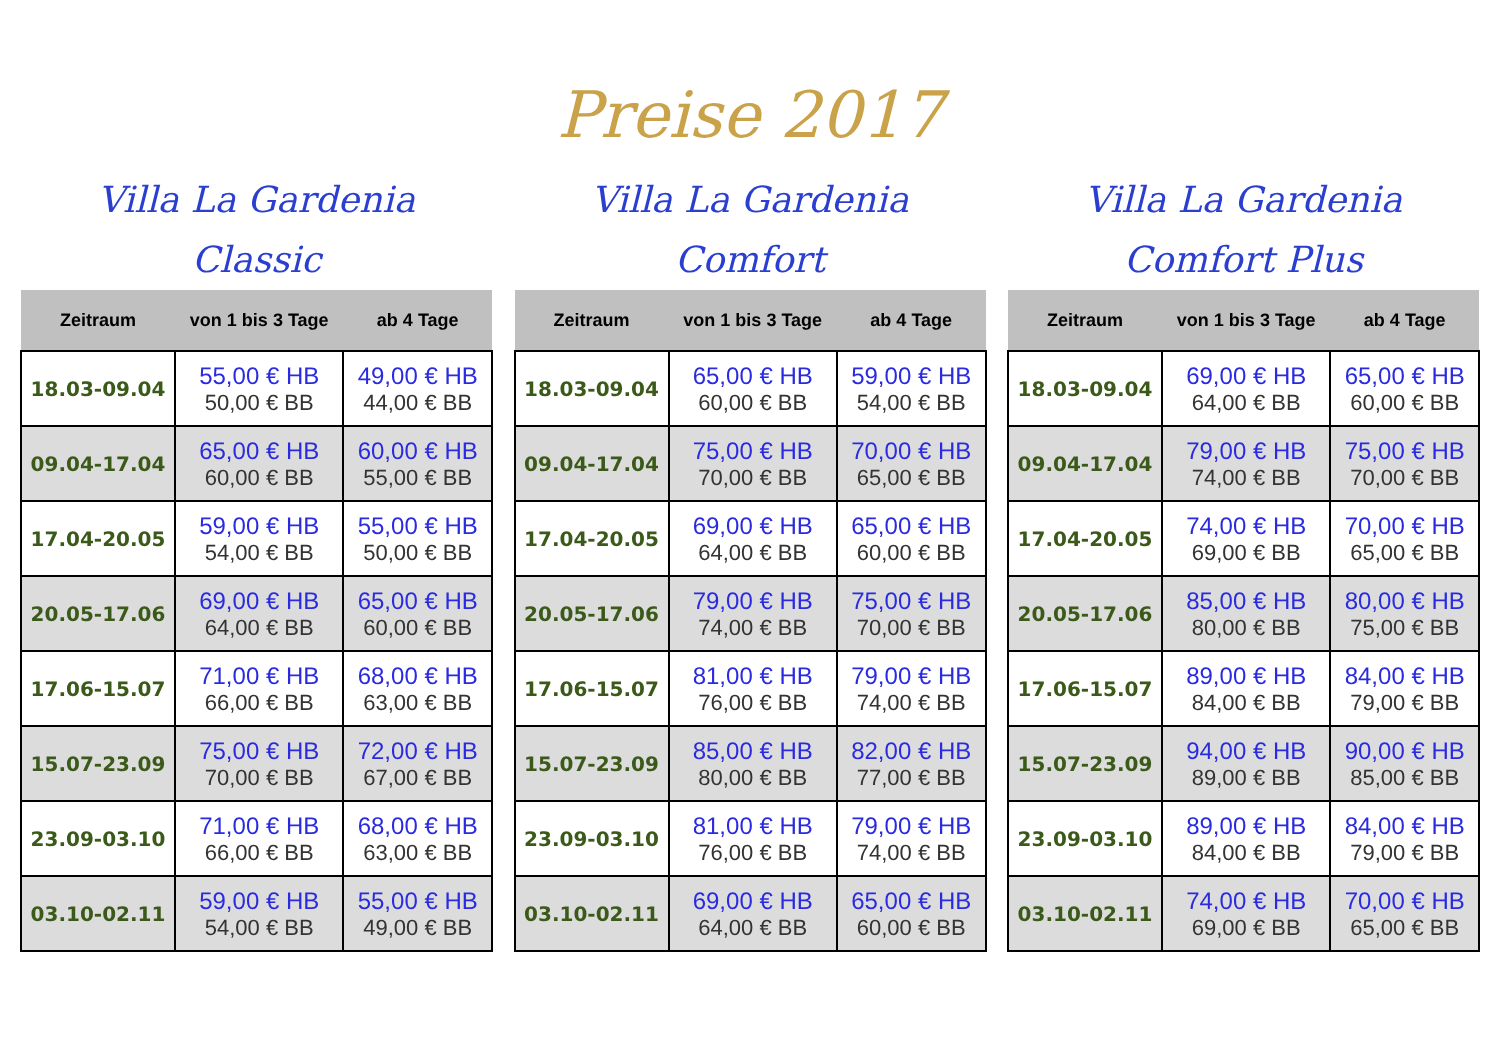Preise 2017
Villa La Gardenia
Classic
| Zeitraum | von 1 bis 3 Tage | ab 4 Tage |
| --- | --- | --- |
| 18.03-09.04 | 55,00 € HB 50,00 € BB | 49,00 € HB 44,00 € BB |
| 09.04-17.04 | 65,00 € HB 60,00 € BB | 60,00 € HB 55,00 € BB |
| 17.04-20.05 | 59,00 € HB 54,00 € BB | 55,00 € HB 50,00 € BB |
| 20.05-17.06 | 69,00 € HB 64,00 € BB | 65,00 € HB 60,00 € BB |
| 17.06-15.07 | 71,00 € HB 66,00 € BB | 68,00 € HB 63,00 € BB |
| 15.07-23.09 | 75,00 € HB 70,00 € BB | 72,00 € HB 67,00 € BB |
| 23.09-03.10 | 71,00 € HB 66,00 € BB | 68,00 € HB 63,00 € BB |
| 03.10-02.11 | 59,00 € HB 54,00 € BB | 55,00 € HB 49,00 € BB |
Villa La Gardenia
Comfort
| Zeitraum | von 1 bis 3 Tage | ab 4 Tage |
| --- | --- | --- |
| 18.03-09.04 | 65,00 € HB 60,00 € BB | 59,00 € HB 54,00 € BB |
| 09.04-17.04 | 75,00 € HB 70,00 € BB | 70,00 € HB 65,00 € BB |
| 17.04-20.05 | 69,00 € HB 64,00 € BB | 65,00 € HB 60,00 € BB |
| 20.05-17.06 | 79,00 € HB 74,00 € BB | 75,00 € HB 70,00 € BB |
| 17.06-15.07 | 81,00 € HB 76,00 € BB | 79,00 € HB 74,00 € BB |
| 15.07-23.09 | 85,00 € HB 80,00 € BB | 82,00 € HB 77,00 € BB |
| 23.09-03.10 | 81,00 € HB 76,00 € BB | 79,00 € HB 74,00 € BB |
| 03.10-02.11 | 69,00 € HB 64,00 € BB | 65,00 € HB 60,00 € BB |
Villa La Gardenia
Comfort Plus
| Zeitraum | von 1 bis 3 Tage | ab 4 Tage |
| --- | --- | --- |
| 18.03-09.04 | 69,00 € HB 64,00 € BB | 65,00 € HB 60,00 € BB |
| 09.04-17.04 | 79,00 € HB 74,00 € BB | 75,00 € HB 70,00 € BB |
| 17.04-20.05 | 74,00 € HB 69,00 € BB | 70,00 € HB 65,00 € BB |
| 20.05-17.06 | 85,00 € HB 80,00 € BB | 80,00 € HB 75,00 € BB |
| 17.06-15.07 | 89,00 € HB 84,00 € BB | 84,00 € HB 79,00 € BB |
| 15.07-23.09 | 94,00 € HB 89,00 € BB | 90,00 € HB 85,00 € BB |
| 23.09-03.10 | 89,00 € HB 84,00 € BB | 84,00 € HB 79,00 € BB |
| 03.10-02.11 | 74,00 € HB 69,00 € BB | 70,00 € HB 65,00 € BB |